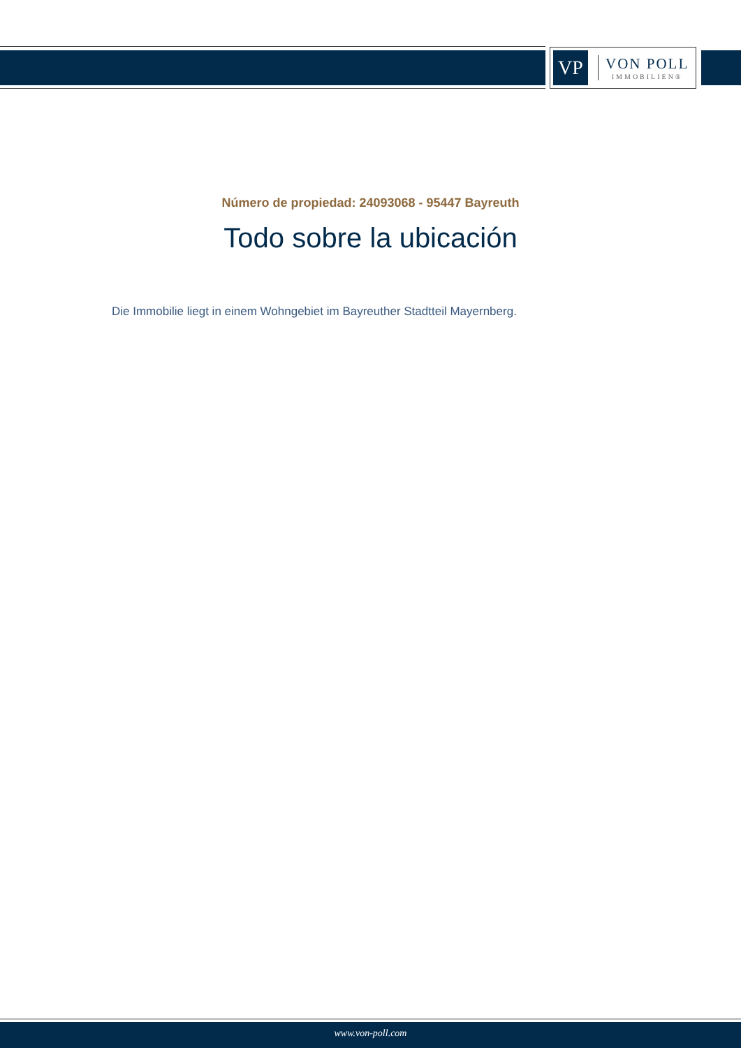VP
VON POLL
IMMOBILIEN®
Número de propiedad: 24093068 - 95447 Bayreuth
Todo sobre la ubicación
Die Immobilie liegt in einem Wohngebiet im Bayreuther Stadtteil Mayernberg.
www.von-poll.com